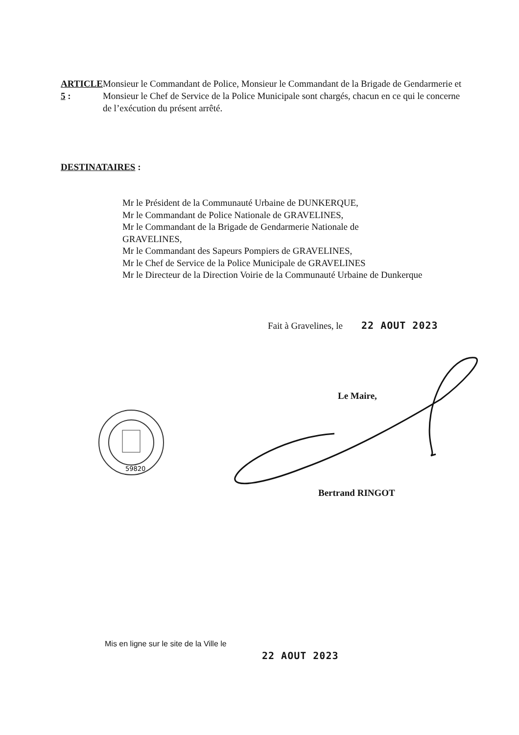ARTICLE 5 : Monsieur le Commandant de Police, Monsieur le Commandant de la Brigade de Gendarmerie et Monsieur le Chef de Service de la Police Municipale sont chargés, chacun en ce qui le concerne de l’exécution du présent arrêté.
DESTINATAIRES :
Mr le Président de la Communauté Urbaine de DUNKERQUE,
Mr le Commandant de Police Nationale de GRAVELINES,
Mr le Commandant de la Brigade de Gendarmerie Nationale de
GRAVELINES,
Mr le Commandant des Sapeurs Pompiers de GRAVELINES,
Mr le Chef de Service de la Police Municipale de GRAVELINES
Mr le Directeur de la Direction Voirie de la Communauté Urbaine de Dunkerque
Fait à Gravelines, le 22 AOUT 2023
Le Maire,
59820
Bertrand RINGOT
Mis en ligne sur le site de la Ville le
22 AOUT 2023